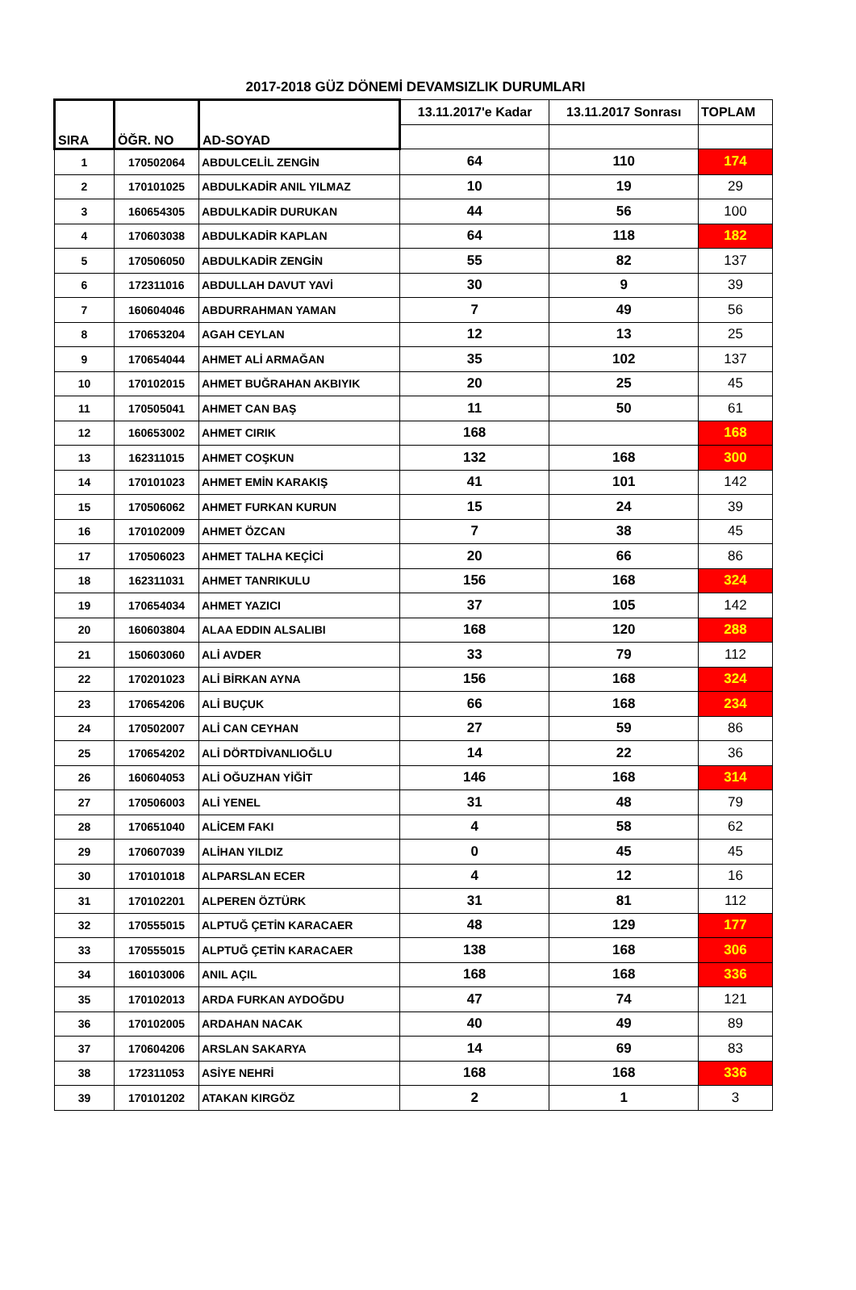2017-2018 GÜZ DÖNEMİ DEVAMSIZLIK DURUMLARI
| SIRA | ÖĞR. NO | AD-SOYAD | 13.11.2017'e Kadar | 13.11.2017 Sonrası | TOPLAM |
| --- | --- | --- | --- | --- | --- |
| 1 | 170502064 | ABDULCELİL ZENGİN | 64 | 110 | 174 |
| 2 | 170101025 | ABDULKADİR ANIL YILMAZ | 10 | 19 | 29 |
| 3 | 160654305 | ABDULKADİR DURUKAN | 44 | 56 | 100 |
| 4 | 170603038 | ABDULKADİR KAPLAN | 64 | 118 | 182 |
| 5 | 170506050 | ABDULKADİR ZENGİN | 55 | 82 | 137 |
| 6 | 172311016 | ABDULLAH DAVUT YAVİ | 30 | 9 | 39 |
| 7 | 160604046 | ABDURRAHMAN YAMAN | 7 | 49 | 56 |
| 8 | 170653204 | AGAH CEYLAN | 12 | 13 | 25 |
| 9 | 170654044 | AHMET ALİ ARMAĞAN | 35 | 102 | 137 |
| 10 | 170102015 | AHMET BUĞRAHAN AKBIYIK | 20 | 25 | 45 |
| 11 | 170505041 | AHMET CAN BAŞ | 11 | 50 | 61 |
| 12 | 160653002 | AHMET CIRIK | 168 | | 168 |
| 13 | 162311015 | AHMET COŞKUN | 132 | 168 | 300 |
| 14 | 170101023 | AHMET EMİN KARAKIŞ | 41 | 101 | 142 |
| 15 | 170506062 | AHMET FURKAN KURUN | 15 | 24 | 39 |
| 16 | 170102009 | AHMET ÖZCAN | 7 | 38 | 45 |
| 17 | 170506023 | AHMET TALHA KEÇİCİ | 20 | 66 | 86 |
| 18 | 162311031 | AHMET TANRIKULU | 156 | 168 | 324 |
| 19 | 170654034 | AHMET YAZICI | 37 | 105 | 142 |
| 20 | 160603804 | ALAA EDDIN ALSALIBI | 168 | 120 | 288 |
| 21 | 150603060 | ALİ AVDER | 33 | 79 | 112 |
| 22 | 170201023 | ALİ BİRKAN AYNA | 156 | 168 | 324 |
| 23 | 170654206 | ALİ BUÇUK | 66 | 168 | 234 |
| 24 | 170502007 | ALİ CAN CEYHAN | 27 | 59 | 86 |
| 25 | 170654202 | ALİ DÖRTDİVANLIOĞLU | 14 | 22 | 36 |
| 26 | 160604053 | ALİ OĞUZHAN YİĞİT | 146 | 168 | 314 |
| 27 | 170506003 | ALİ YENEL | 31 | 48 | 79 |
| 28 | 170651040 | ALİCEM FAKI | 4 | 58 | 62 |
| 29 | 170607039 | ALİHAN YILDIZ | 0 | 45 | 45 |
| 30 | 170101018 | ALPARSLAN ECER | 4 | 12 | 16 |
| 31 | 170102201 | ALPEREN ÖZTÜRK | 31 | 81 | 112 |
| 32 | 170555015 | ALPTUĞ ÇETİN KARACAER | 48 | 129 | 177 |
| 33 | 170555015 | ALPTUĞ ÇETİN KARACAER | 138 | 168 | 306 |
| 34 | 160103006 | ANIL AÇIL | 168 | 168 | 336 |
| 35 | 170102013 | ARDA FURKAN AYDOĞDU | 47 | 74 | 121 |
| 36 | 170102005 | ARDAHAN NACAK | 40 | 49 | 89 |
| 37 | 170604206 | ARSLAN SAKARYA | 14 | 69 | 83 |
| 38 | 172311053 | ASİYE NEHRİ | 168 | 168 | 336 |
| 39 | 170101202 | ATAKAN KIRGÖZ | 2 | 1 | 3 |